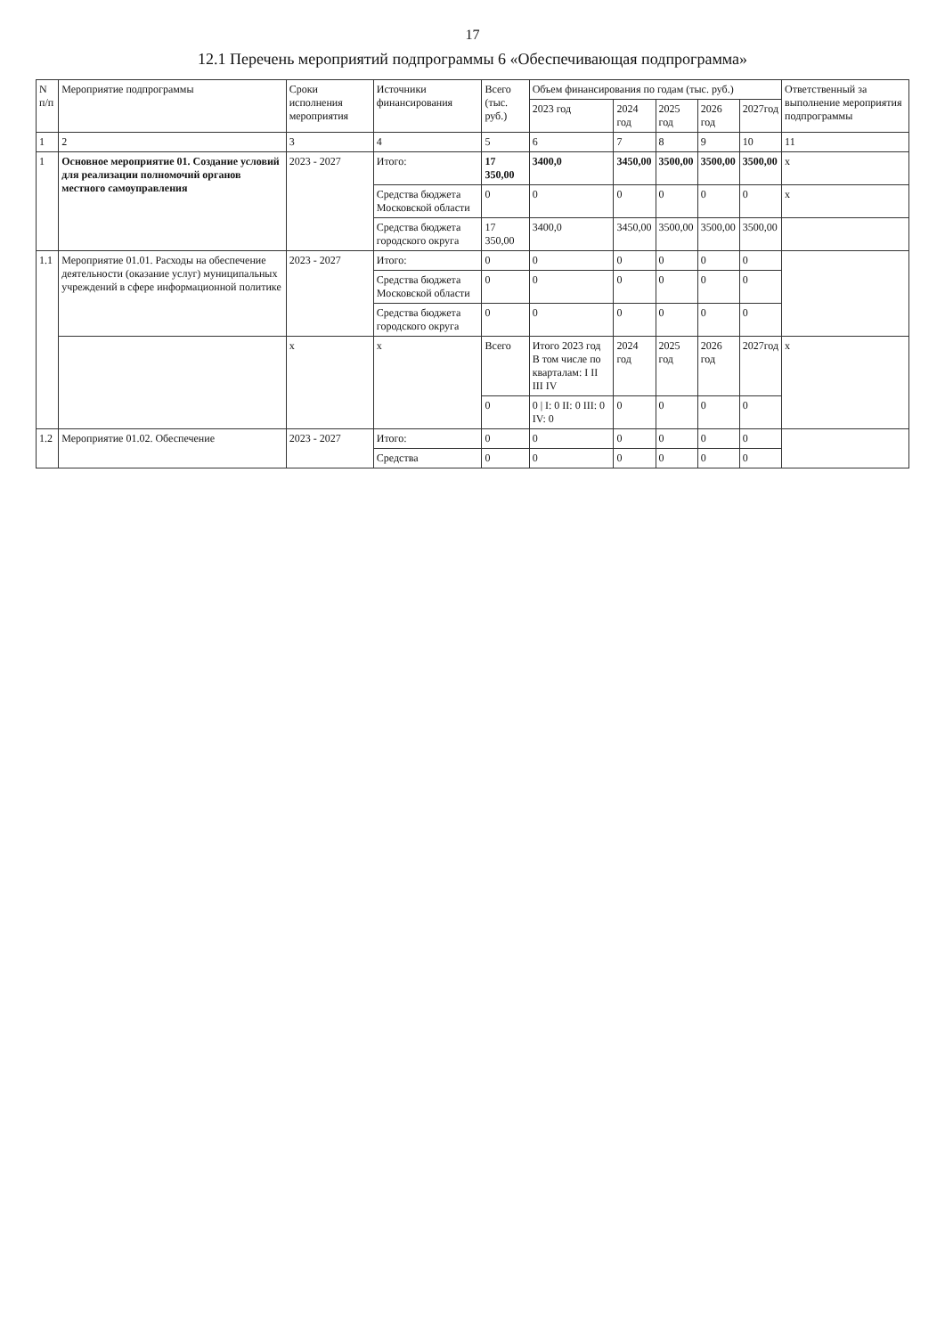17
12.1 Перечень мероприятий подпрограммы 6 «Обеспечивающая подпрограмма»
| N п/п | Мероприятие подпрограммы | Сроки исполнения мероприятия | Источники финансирования | Всего (тыс. руб.) | Объем финансирования по годам (тыс. руб.) | | | | | Ответственный за выполнение мероприятия подпрограммы |
| --- | --- | --- | --- | --- | --- | --- | --- | --- | --- | --- |
| | | | | | 2023 год | 2024 год | 2025 год | 2026 год | 2027год | |
| 1 | 2 | 3 | 4 | 5 | 6 | 7 | 8 | 9 | 10 | 11 |
| 1 | Основное мероприятие 01. Создание условий для реализации полномочий органов местного самоуправления | 2023 - 2027 | Итого: | 17 350,00 | 3400,0 | 3450,00 | 3500,00 | 3500,00 | 3500,00 | х |
| | | | Средства бюджета Московской области | 0 | 0 | 0 | 0 | 0 | 0 | х |
| | | | Средства бюджета городского округа | 17 350,00 | 3400,0 | 3450,00 | 3500,00 | 3500,00 | 3500,00 | |
| 1.1 | Мероприятие 01.01. Расходы на обеспечение деятельности (оказание услуг) муниципальных учреждений в сфере информационной политике | 2023 - 2027 | Итого: | 0 | 0 | 0 | 0 | 0 | 0 | |
| | | | Средства бюджета Московской области | 0 | 0 | 0 | 0 | 0 | 0 | |
| | | | Средства бюджета городского округа | 0 | 0 | 0 | 0 | 0 | 0 | |
| | | х | х | Всего | Итого 2023 год В том числе по кварталам: I II III IV | 2024 год | 2025 год | 2026 год | 2027год | х |
| | | | | 0 | 0 / I: 0 II: 0 III: 0 IV: 0 | 0 | 0 | 0 | 0 | |
| 1.2 | Мероприятие 01.02. Обеспечение | 2023 - 2027 | Итого: | 0 | 0 | 0 | 0 | 0 | 0 | |
| | | | Средства | 0 | 0 | 0 | 0 | 0 | 0 | |